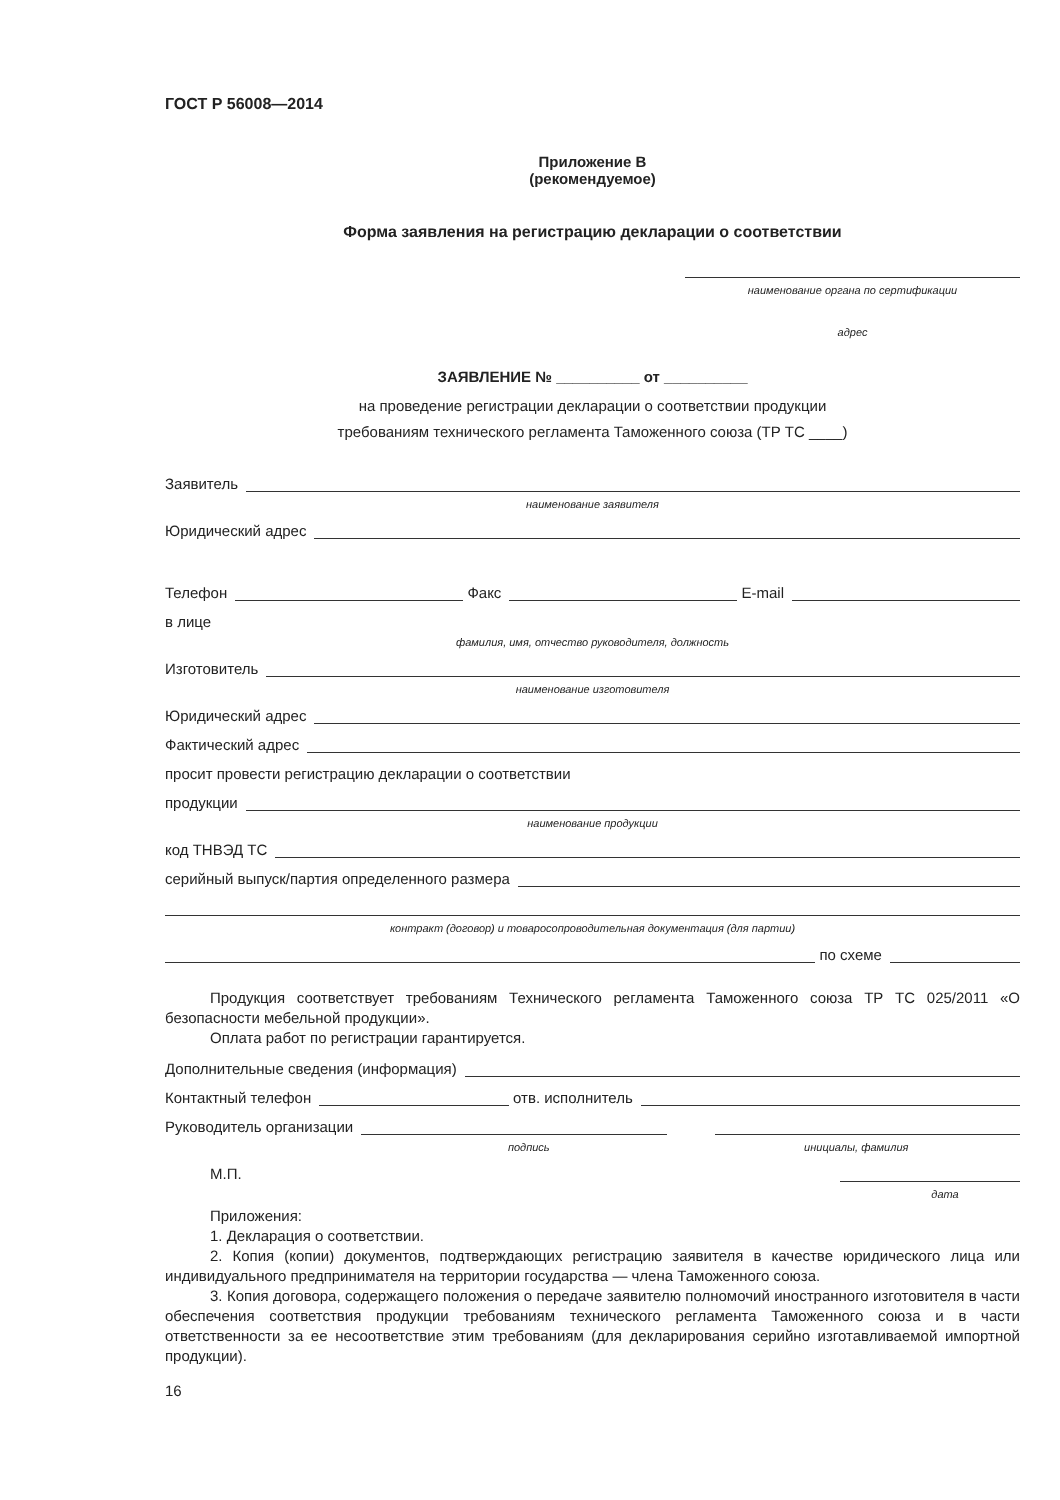ГОСТ Р 56008—2014
Приложение В
(рекомендуемое)
Форма заявления на регистрацию декларации о соответствии
наименование органа по сертификации
адрес
ЗАЯВЛЕНИЕ № __________ от __________
на проведение регистрации декларации о соответствии продукции
требованиям технического регламента Таможенного союза (ТР ТС ____)
Заявитель
наименование заявителя
Юридический адрес
Телефон Факс E-mail
в лице
фамилия, имя, отчество руководителя, должность
Изготовитель
наименование изготовителя
Юридический адрес
Фактический адрес
просит провести регистрацию декларации о соответствии
продукции
наименование продукции
код ТНВЭД ТС
серийный выпуск/партия определенного размера
контракт (договор) и товаросопроводительная документация (для партии)
по схеме
Продукция соответствует требованиям Технического регламента Таможенного союза ТР ТС 025/2011 «О безопасности мебельной продукции».
Оплата работ по регистрации гарантируется.
Дополнительные сведения (информация)
Контактный телефон отв. исполнитель
Руководитель организации
подпись инициалы, фамилия
М.П.
дата
Приложения:
1. Декларация о соответствии.
2. Копия (копии) документов, подтверждающих регистрацию заявителя в качестве юридического лица или индивидуального предпринимателя на территории государства — члена Таможенного союза.
3. Копия договора, содержащего положения о передаче заявителю полномочий иностранного изготовителя в части обеспечения соответствия продукции требованиям технического регламента Таможенного союза и в части ответственности за ее несоответствие этим требованиям (для декларирования серийно изготавливаемой импортной продукции).
16